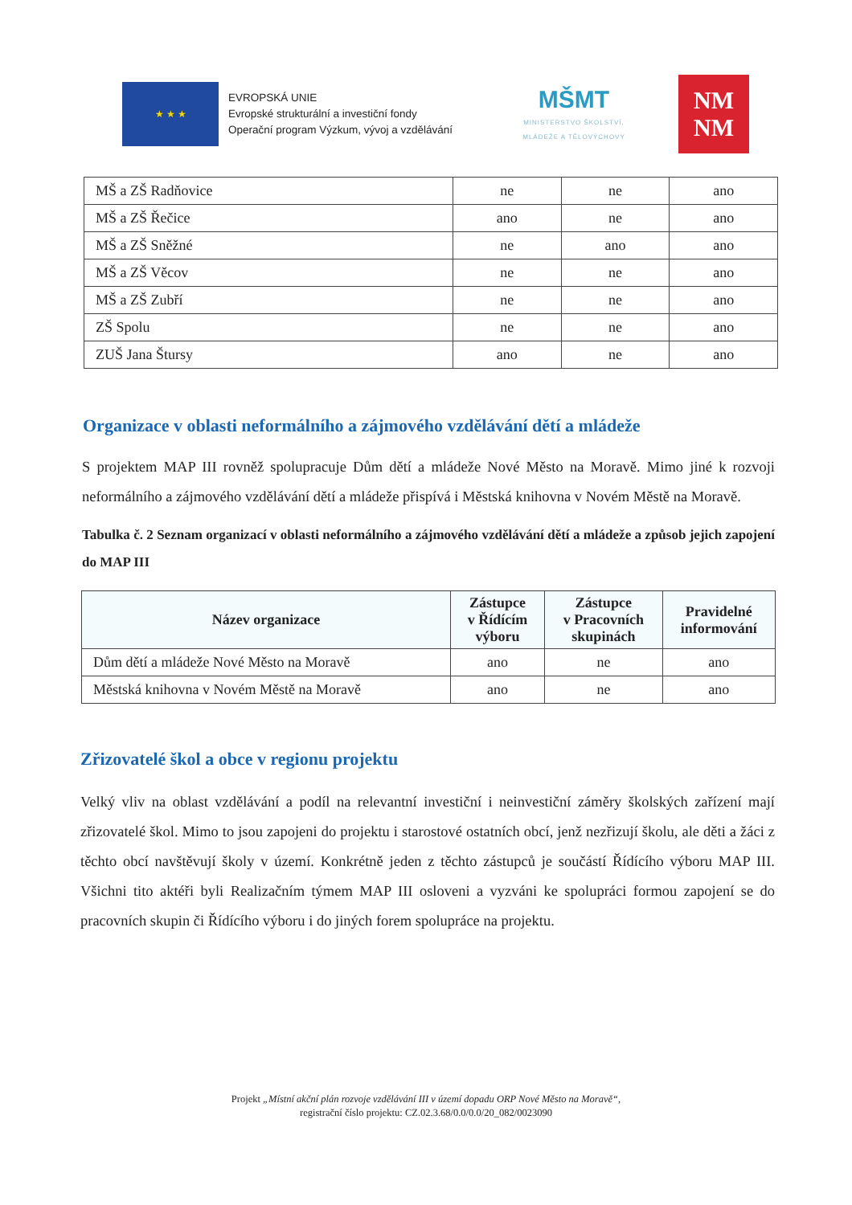★ ★ ★
EVROPSKÁ UNIE
Evropské strukturální a investiční fondy
Operační program Výzkum, vývoj a vzdělávání
MŠMT
MINISTERSTVO ŠKOLSTVÍ,
MLÁDEŽE A TĚLOVÝCHOVY
NM
NM
| MŠ a ZŠ Radňovice | ne | ne | ano |
| MŠ a ZŠ Řečice | ano | ne | ano |
| MŠ a ZŠ Sněžné | ne | ano | ano |
| MŠ a ZŠ Věcov | ne | ne | ano |
| MŠ a ZŠ Zubří | ne | ne | ano |
| ZŠ Spolu | ne | ne | ano |
| ZUŠ Jana Štursy | ano | ne | ano |
Organizace v oblasti neformálního a zájmového vzdělávání dětí a mládeže
S projektem MAP III rovněž spolupracuje Dům dětí a mládeže Nové Město na Moravě. Mimo jiné k rozvoji neformálního a zájmového vzdělávání dětí a mládeže přispívá i Městská knihovna v Novém Městě na Moravě.
Tabulka č. 2 Seznam organizací v oblasti neformálního a zájmového vzdělávání dětí a mládeže a způsob jejich zapojení do MAP III
| Název organizace | Zástupce v Řídícím výboru | Zástupce v Pracovních skupinách | Pravidelné informování |
| --- | --- | --- | --- |
| Dům dětí a mládeže Nové Město na Moravě | ano | ne | ano |
| Městská knihovna v Novém Městě na Moravě | ano | ne | ano |
Zřizovatelé škol a obce v regionu projektu
Velký vliv na oblast vzdělávání a podíl na relevantní investiční i neinvestiční záměry školských zařízení mají zřizovatelé škol. Mimo to jsou zapojeni do projektu i starostové ostatních obcí, jenž nezřizují školu, ale děti a žáci z těchto obcí navštěvují školy v území. Konkrétně jeden z těchto zástupců je součástí Řídícího výboru MAP III. Všichni tito aktéři byli Realizačním týmem MAP III osloveni a vyzváni ke spolupráci formou zapojení se do pracovních skupin či Řídícího výboru i do jiných forem spolupráce na projektu.
Projekt „Místní akční plán rozvoje vzdělávání III v území dopadu ORP Nové Město na Moravě“,
registrační číslo projektu: CZ.02.3.68/0.0/0.0/20_082/0023090